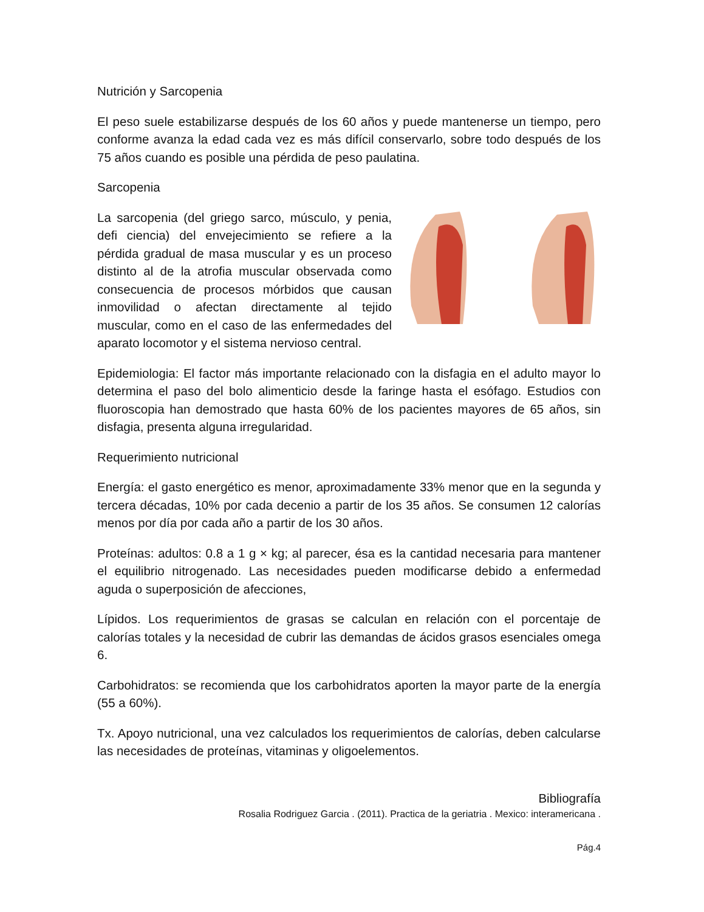Nutrición y Sarcopenia
El peso suele estabilizarse después de los 60 años y puede mantenerse un tiempo, pero conforme avanza la edad cada vez es más difícil conservarlo, sobre todo después de los 75 años cuando es posible una pérdida de peso paulatina.
Sarcopenia
La sarcopenia (del griego sarco, músculo, y penia, defi ciencia) del envejecimiento se refiere a la pérdida gradual de masa muscular y es un proceso distinto al de la atrofia muscular observada como consecuencia de procesos mórbidos que causan inmovilidad o afectan directamente al tejido muscular, como en el caso de las enfermedades del aparato locomotor y el sistema nervioso central.
Epidemiologia: El factor más importante relacionado con la disfagia en el adulto mayor lo determina el paso del bolo alimenticio desde la faringe hasta el esófago. Estudios con fluoroscopia han demostrado que hasta 60% de los pacientes mayores de 65 años, sin disfagia, presenta alguna irregularidad.
Requerimiento nutricional
Energía: el gasto energético es menor, aproximadamente 33% menor que en la segunda y tercera décadas, 10% por cada decenio a partir de los 35 años. Se consumen 12 calorías menos por día por cada año a partir de los 30 años.
Proteínas: adultos: 0.8 a 1 g × kg; al parecer, ésa es la cantidad necesaria para mantener el equilibrio nitrogenado. Las necesidades pueden modificarse debido a enfermedad aguda o superposición de afecciones,
Lípidos. Los requerimientos de grasas se calculan en relación con el porcentaje de calorías totales y la necesidad de cubrir las demandas de ácidos grasos esenciales omega 6.
Carbohidratos: se recomienda que los carbohidratos aporten la mayor parte de la energía (55 a 60%).
Tx. Apoyo nutricional, una vez calculados los requerimientos de calorías, deben calcularse las necesidades de proteínas, vitaminas y oligoelementos.
Bibliografía
Rosalia Rodriguez Garcia . (2011). Practica de la geriatria . Mexico: interamericana .
Pág.4